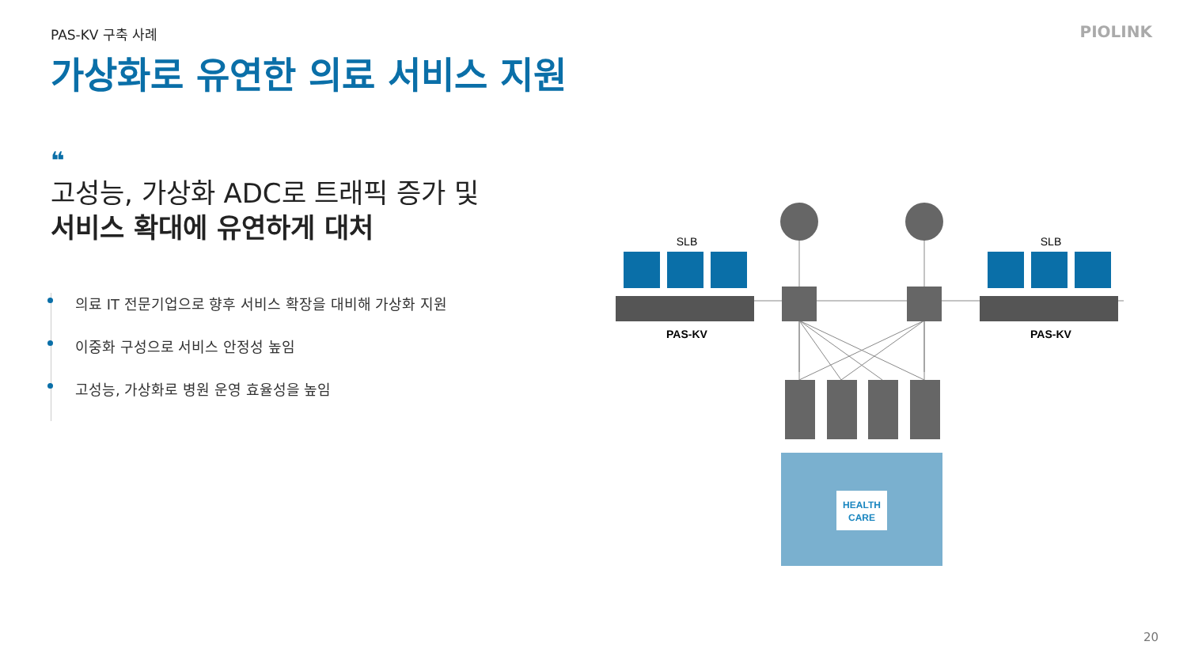PAS-KV 구축 사례 PIOLINK
가상화로 유연한 의료 서비스 지원
❝
고성능, 가상화 ADC로 트래픽 증가 및
서비스 확대에 유연하게 대처
의료 IT 전문기업으로 향후 서비스 확장을 대비해 가상화 지원
이중화 구성으로 서비스 안정성 높임
고성능, 가상화로 병원 운영 효율성을 높임
SLB
SLB
PAS-KV
PAS-KV
HEALTH
CARE
20